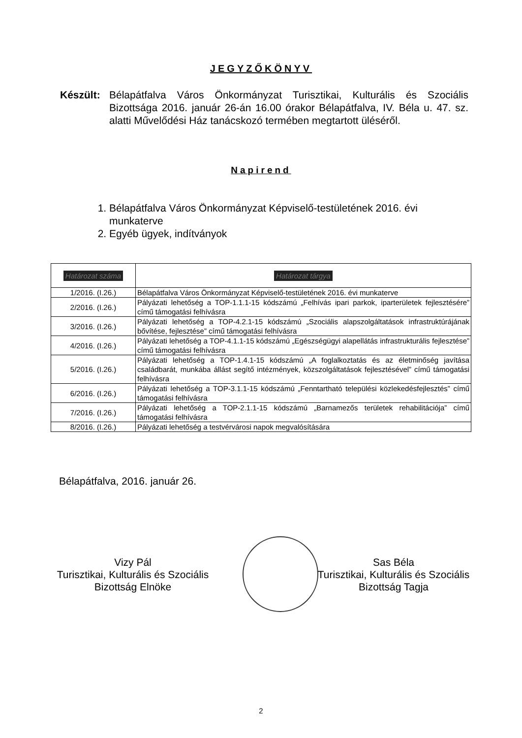JEGYZŐKÖNYV
Készült:
Bélapátfalva Város Önkormányzat Turisztikai, Kulturális és Szociális Bizottsága 2016. január 26-án 16.00 órakor Bélapátfalva, IV. Béla u. 47. sz. alatti Művelődési Ház tanácskozó termében megtartott üléséről.
Napirend
1. Bélapátfalva Város Önkormányzat Képviselő-testületének 2016. évi munkaterve
2. Egyéb ügyek, indítványok
| Határozat száma | Határozat tárgya |
| --- | --- |
| 1/2016. (I.26.) | Bélapátfalva Város Önkormányzat Képviselő-testületének 2016. évi munkaterve |
| 2/2016. (I.26.) | Pályázati lehetőség a TOP-1.1.1-15 kódszámú „Felhívás ipari parkok, iparterületek fejlesztésére” című támogatási felhívásra |
| 3/2016. (I.26.) | Pályázati lehetőség a TOP-4.2.1-15 kódszámú „Szociális alapszolgáltatások infrastruktúrájának bővítése, fejlesztése” című támogatási felhívásra |
| 4/2016. (I.26.) | Pályázati lehetőség a TOP-4.1.1-15 kódszámú „Egészségügyi alapellátás infrastrukturális fejlesztése” című támogatási felhívásra |
| 5/2016. (I.26.) | Pályázati lehetőség a TOP-1.4.1-15 kódszámú „A foglalkoztatás és az életminőség javítása családbarát, munkába állást segítő intézmények, közszolgáltatások fejlesztésével” című támogatási felhívásra |
| 6/2016. (I.26.) | Pályázati lehetőség a TOP-3.1.1-15 kódszámú „Fenntartható települési közlekedésfejlesztés” című támogatási felhívásra |
| 7/2016. (I.26.) | Pályázati lehetőség a TOP-2.1.1-15 kódszámú „Barnamezős területek rehabilitációja” című támogatási felhívásra |
| 8/2016. (I.26.) | Pályázati lehetőség a testvérvárosi napok megvalósítására |
Bélapátfalva, 2016. január 26.
Vizy Pál
Turisztikai, Kulturális és Szociális
Bizottság Elnöke
Sas Béla
Turisztikai, Kulturális és Szociális
Bizottság Tagja
2